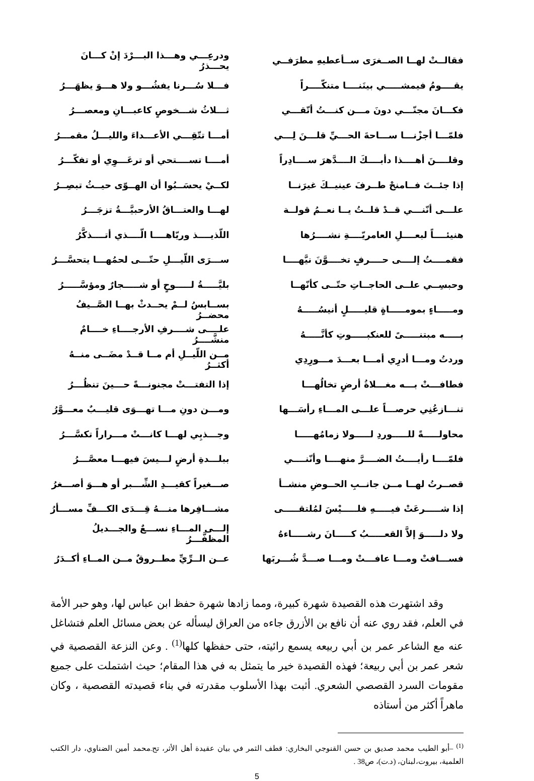| فقالــتْ لهــا الصــغرَى ســأعطيهِ مطرَفــي | ودرعِـــي وهـــذا البـــرْدَ إنْ كـــانَ يحـــذرُ |
| يقــــومُ فيمشـــــي بينَنــــا متنكّــــراً | فـــلا سُـــرنا يفشُـــو ولا هـــوَ يظهَـــرُ |
| فكـــانَ مجنّـــي دونَ مـــن كنـــتُ أتّقـــي | ثـــلاثُ شـــخوصٍ كاعبـــانِ ومعصـــرُ |
| فلمّـــا أجزْنـــا ســـاحةَ الحـــيِّ قلـــنَ لِـــي | أمـــا تتّقِـــي الأعـــداءَ والليـــلُ مقمـــرُ |
| وقلــــنَ أهــــذا دأبــــكَ الــــدَّهرَ ســــادِراً | أمــــا تســــتحي أو ترعَـــوِي أو تفكّـــرُ |
| إذا جئــتَ فــامنحْ طــرفَ عينيــكَ غيرَنــا | لكــيْ يحسَــبُوا أن الهــوّى حيــثُ تبصِــرُ |
| علـــى أنّنـــي قــدْ قلــتُ يــا نعــمُ قولــة | لهـــا والعتـــاقُ الأرحبيَّـــةُ تزجَـــرُ |
| هنيئــــاً لبعــــلِ العامريّــــةِ نشــــرُها | اللّذيــــذ وريّاهــــا الّــــذي أتــــذكَّرُ |
| فقمــــتُ إلــــى حــــرفٍ تخــــوَّنَ نيَّهــــا | ســـرَى اللّيـــلِ حتّـــى لحمُهـــا يتحسَّـــرُ |
| وحبسِــي علــى الحاجــاتِ حتّــى كأنّهــا | بليَّـــــةُ لـــــوحٍ أو شـــــجارٌ ومؤسَّـــــرُ |
| ومـــــاءٍ بمومـــــاةٍ قليـــــلٍ أنيسُـــــهُ | بســابسُ لــمْ يحــدثْ بهــا الصَّــيفُ محضــرُ |
| بـــــه مبتنـــــىً للعنكبـــــوتِ كأنَّـــــهُ | علــــى شــــرفِ الأرجــــاءِ خــــامٌ منشَّــــرُ |
| وردتُ ومـــا أدرِي أمـــا بعـــدَ مـــورِدِي | مــن اللّيــلِ أم مــا قــدْ مضَــى منــهُ أكثــرُ |
| فطافـــتْ بـــه مغـــلاةُ أرضٍ تخالُهـــا | إذا التفتـــتْ مجنونـــةً حـــينَ تنظُـــرُ |
| تنـــازعُنِي حرصـــاً علـــى المـــاءِ رأسَـــها | ومـــن دونِ مـــا تهـــوَى قليـــبٌ معـــوَّرُ |
| محاولـــــةً للـــــوردِ لـــــولا زمامُهـــــا | وجـــذبِي لهـــا كانـــتْ مـــراراً تكسَّـــرُ |
| فلمّــــا رأيــــتُ الضــــرَّ منهــــا وأنّنــــي | ببلـــدةِ أرضٍ لـــيسَ فيهـــا معصَّـــرُ |
| قصــرتُ لهــا مــن جانــبِ الحــوضِ منشــأ | صـــغيراً كقيـــدِ الشِّـــبر أو هـــوَ أصـــغرُ |
| إذا شـــــرعَتْ فيـــــهِ فلـــــيْسَ لمُلتقـــــى | مشـــافِرها منـــهُ قِـــدَى الكـــفِّ مســـأرُ |
| ولا دلـــــوَ إلاَّ القعـــــبُ كـــــانَ رشـــــاءهُ | إلـــى المـــاءِ نســـعٌ والجـــديلُ المظفَّـــرُ |
| فســـافتْ ومـــا عافـــتْ ومـــا صـــدَّ شُـــربَها | عــن الــرِّيِّ مطــروقٌ مــن المــاءِ أكــدَرُ |
وقد اشتهرت هذه القصيدة شهرة كبيرة، ومما زادها شهرة حفظ ابن عباس لها، وهو حبر الأمة في العلم، فقد روي عنه أن نافع بن الأزرق جاءه من العراق ليسأله عن بعض مسائل العلم فتشاغل عنه مع الشاعر عمر بن أبي ربيعه يسمع رائيته، حتى حفظها كلها<sup>(1)</sup> . وعن النزعة القصصية في شعر عمر بن أبي ربيعة؛ فهذه القصيدة خير ما يتمثل به في هذا المقام؛ حيث اشتملت على جميع مقومات السرد القصصي الشعري. أثبت بهذا الأسلوب مقدرته في بناء قصيدته القصصية ، وكان ماهراً أكثر من أستاذه
<sup>(1)</sup> –أبو الطيب محمد صديق بن حسن القنوجي البخاري: قطف الثمر في بيان عقيدة أهل الأثر، تح.محمد أمين الضناوي، دار الكتب العلمية، بيروت،لبنان، (د.ت)، ص38 .
5